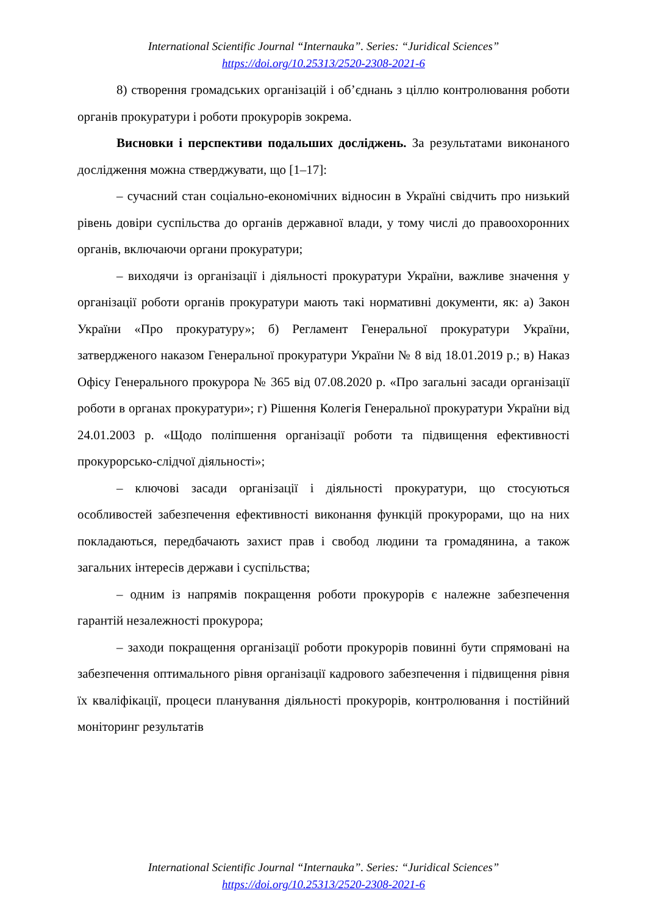International Scientific Journal “Internauka”. Series: “Juridical Sciences”
https://doi.org/10.25313/2520-2308-2021-6
8) створення громадських організацій і об’єднань з ціллю контролювання роботи органів прокуратури і роботи прокурорів зокрема.
Висновки і перспективи подальших досліджень. За результатами виконаного дослідження можна стверджувати, що [1–17]:
– сучасний стан соціально-економічних відносин в Україні свідчить про низький рівень довіри суспільства до органів державної влади, у тому числі до правоохоронних органів, включаючи органи прокуратури;
– виходячи із організації і діяльності прокуратури України, важливе значення у організації роботи органів прокуратури мають такі нормативні документи, як: а) Закон України «Про прокуратуру»; б) Регламент Генеральної прокуратури України, затвердженого наказом Генеральної прокуратури України № 8 від 18.01.2019 р.; в) Наказ Офісу Генерального прокурора № 365 від 07.08.2020 р. «Про загальні засади організації роботи в органах прокуратури»; г) Рішення Колегія Генеральної прокуратури України від 24.01.2003 р. «Щодо поліпшення організації роботи та підвищення ефективності прокурорсько-слідчої діяльності»;
– ключові засади організації і діяльності прокуратури, що стосуються особливостей забезпечення ефективності виконання функцій прокурорами, що на них покладаються, передбачають захист прав і свобод людини та громадянина, а також загальних інтересів держави і суспільства;
– одним із напрямів покращення роботи прокурорів є належне забезпечення гарантій незалежності прокурора;
– заходи покращення організації роботи прокурорів повинні бути спрямовані на забезпечення оптимального рівня організації кадрового забезпечення і підвищення рівня їх кваліфікації, процеси планування діяльності прокурорів, контролювання і постійний моніторинг результатів
International Scientific Journal “Internauka”. Series: “Juridical Sciences”
https://doi.org/10.25313/2520-2308-2021-6